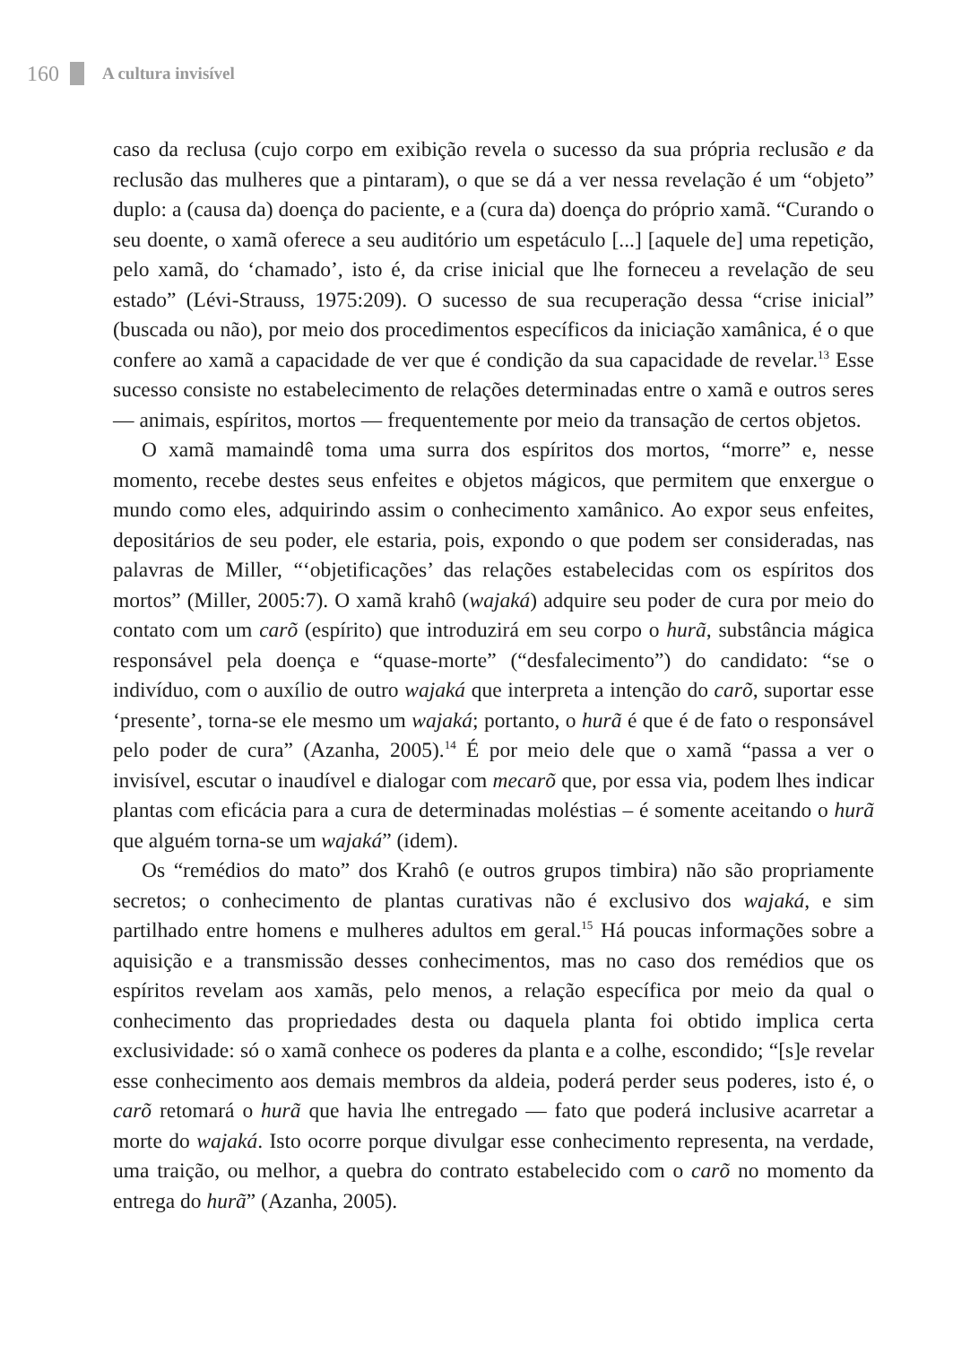160 A cultura invisível
caso da reclusa (cujo corpo em exibição revela o sucesso da sua própria reclusão e da reclusão das mulheres que a pintaram), o que se dá a ver nessa revelação é um “objeto” duplo: a (causa da) doença do paciente, e a (cura da) doença do próprio xamã. “Curando o seu doente, o xamã oferece a seu auditório um espetáculo [...] [aquele de] uma repetição, pelo xamã, do ‘chamado’, isto é, da crise inicial que lhe forneceu a revelação de seu estado” (Lévi-Strauss, 1975:209). O sucesso de sua recuperação dessa “crise inicial” (buscada ou não), por meio dos procedimentos específicos da iniciação xamânica, é o que confere ao xamã a capacidade de ver que é condição da sua capacidade de revelar.<sup>13</sup> Esse sucesso consiste no estabelecimento de relações determinadas entre o xamã e outros seres — animais, espíritos, mortos — frequentemente por meio da transação de certos objetos.
O xamã mamaindê toma uma surra dos espíritos dos mortos, “morre” e, nesse momento, recebe destes seus enfeites e objetos mágicos, que permitem que enxergue o mundo como eles, adquirindo assim o conhecimento xamânico. Ao expor seus enfeites, depositários de seu poder, ele estaria, pois, expondo o que podem ser consideradas, nas palavras de Miller, “‘objetificações’ das relações estabelecidas com os espíritos dos mortos” (Miller, 2005:7). O xamã krahô (wajaká) adquire seu poder de cura por meio do contato com um carõ (espírito) que introduzirá em seu corpo o hurã, substância mágica responsável pela doença e “quase-morte” (“desfalecimento”) do candidato: “se o indivíduo, com o auxílio de outro wajaká que interpreta a intenção do carõ, suportar esse ‘presente’, torna-se ele mesmo um wajaká; portanto, o hurã é que é de fato o responsável pelo poder de cura” (Azanha, 2005).<sup>14</sup> É por meio dele que o xamã “passa a ver o invisível, escutar o inaudível e dialogar com mecarõ que, por essa via, podem lhes indicar plantas com eficácia para a cura de determinadas moléstias – é somente aceitando o hurã que alguém torna-se um wajaká” (idem).
Os “remédios do mato” dos Krahô (e outros grupos timbira) não são propriamente secretos; o conhecimento de plantas curativas não é exclusivo dos wajaká, e sim partilhado entre homens e mulheres adultos em geral.<sup>15</sup> Há poucas informações sobre a aquisição e a transmissão desses conhecimentos, mas no caso dos remédios que os espíritos revelam aos xamãs, pelo menos, a relação específica por meio da qual o conhecimento das propriedades desta ou daquela planta foi obtido implica certa exclusividade: só o xamã conhece os poderes da planta e a colhe, escondido; “[s]e revelar esse conhecimento aos demais membros da aldeia, poderá perder seus poderes, isto é, o carõ retomará o hurã que havia lhe entregado — fato que poderá inclusive acarretar a morte do wajaká. Isto ocorre porque divulgar esse conhecimento representa, na verdade, uma traição, ou melhor, a quebra do contrato estabelecido com o carõ no momento da entrega do hurã” (Azanha, 2005).